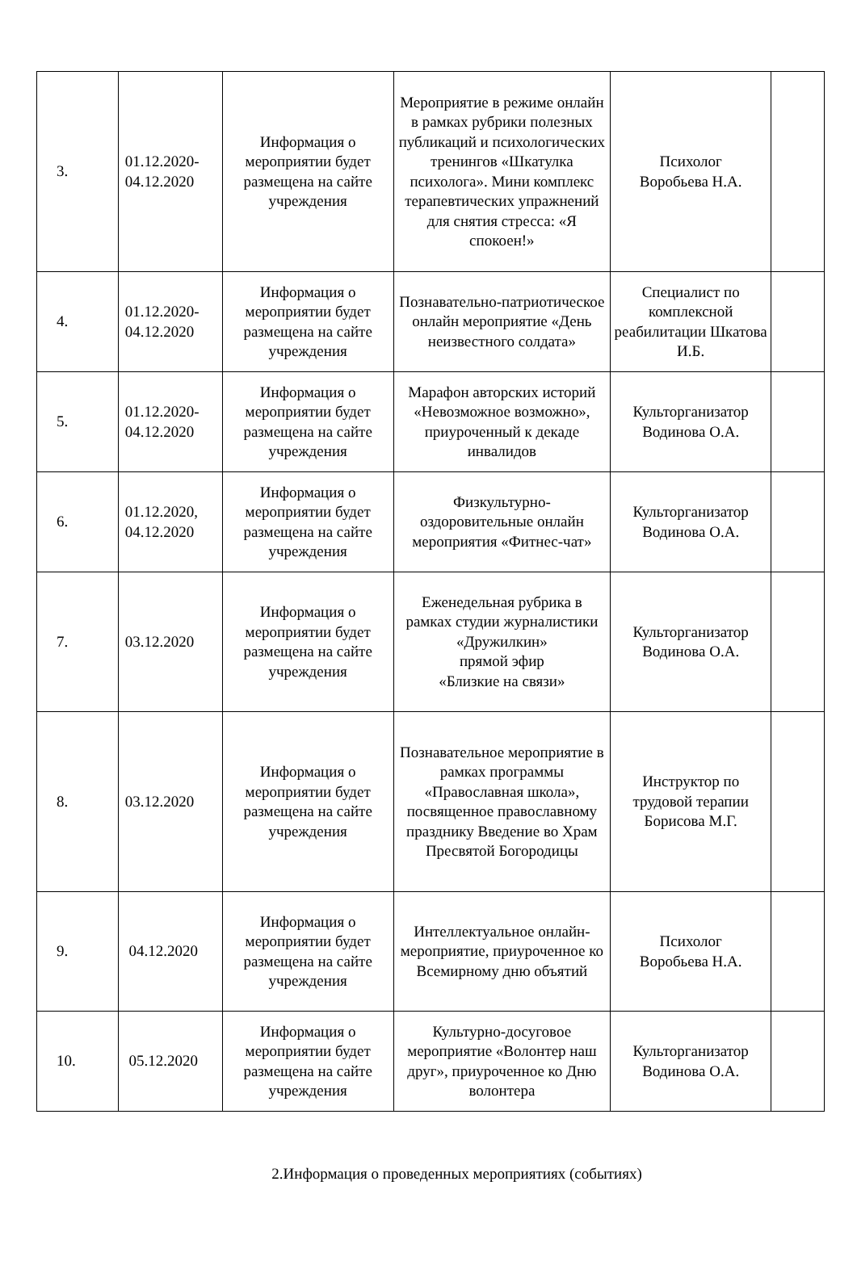| 3. | 01.12.2020- 04.12.2020 | Информация о мероприятии будет размещена на сайте учреждения | Мероприятие в режиме онлайн в рамках рубрики полезных публикаций и психологических тренингов «Шкатулка психолога». Мини комплекс терапевтических упражнений для снятия стресса: «Я спокоен!» | Психолог Воробьева Н.А. | |
| 4. | 01.12.2020- 04.12.2020 | Информация о мероприятии будет размещена на сайте учреждения | Познавательно-патриотическое онлайн мероприятие «День неизвестного солдата» | Специалист по комплексной реабилитации Шкатова И.Б. | |
| 5. | 01.12.2020- 04.12.2020 | Информация о мероприятии будет размещена на сайте учреждения | Марафон авторских историй «Невозможное возможно», приуроченный к декаде инвалидов | Культорганизатор Водинова О.А. | |
| 6. | 01.12.2020, 04.12.2020 | Информация о мероприятии будет размещена на сайте учреждения | Физкультурно-оздоровительные онлайн мероприятия «Фитнес-чат» | Культорганизатор Водинова О.А. | |
| 7. | 03.12.2020 | Информация о мероприятии будет размещена на сайте учреждения | Еженедельная рубрика в рамках студии журналистики «Дружилкин» прямой эфир «Близкие на связи» | Культорганизатор Водинова О.А. | |
| 8. | 03.12.2020 | Информация о мероприятии будет размещена на сайте учреждения | Познавательное мероприятие в рамках программы «Православная школа», посвященное православному празднику Введение во Храм Пресвятой Богородицы | Инструктор по трудовой терапии Борисова М.Г. | |
| 9. | 04.12.2020 | Информация о мероприятии будет размещена на сайте учреждения | Интеллектуальное онлайн-мероприятие, приуроченное ко Всемирному дню объятий | Психолог Воробьева Н.А. | |
| 10. | 05.12.2020 | Информация о мероприятии будет размещена на сайте учреждения | Культурно-досуговое мероприятие «Волонтер наш друг», приуроченное ко Дню волонтера | Культорганизатор Водинова О.А. | |
2.Информация о проведенных мероприятиях (событиях)